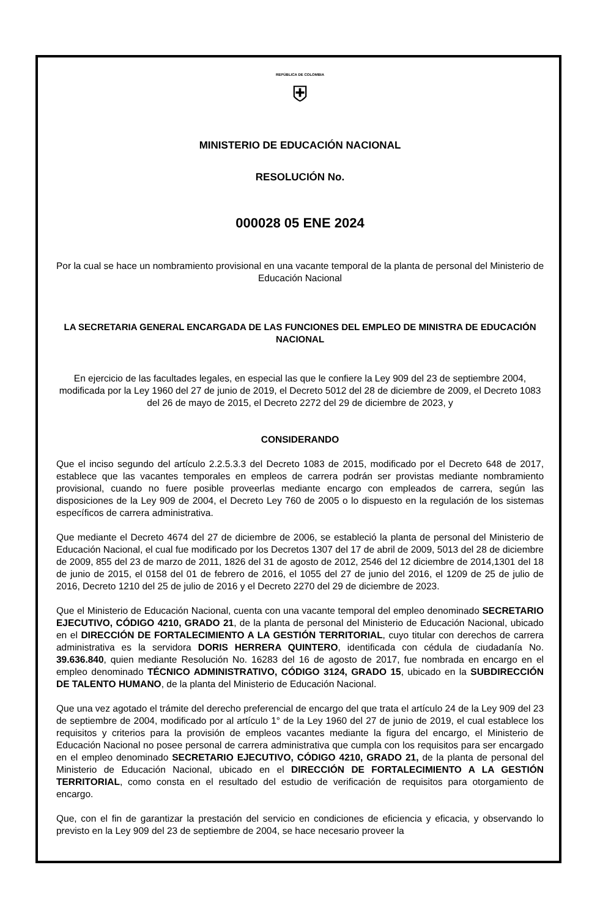REPÚBLICA DE COLOMBIA
⛨
MINISTERIO DE EDUCACIÓN NACIONAL
RESOLUCIÓN No.
000028 05 ENE 2024
Por la cual se hace un nombramiento provisional en una vacante temporal de la planta de personal del Ministerio de Educación Nacional
LA SECRETARIA GENERAL ENCARGADA DE LAS FUNCIONES DEL EMPLEO DE MINISTRA DE EDUCACIÓN NACIONAL
En ejercicio de las facultades legales, en especial las que le confiere la Ley 909 del 23 de septiembre 2004, modificada por la Ley 1960 del 27 de junio de 2019, el Decreto 5012 del 28 de diciembre de 2009, el Decreto 1083 del 26 de mayo de 2015, el Decreto 2272 del 29 de diciembre de 2023, y
CONSIDERANDO
Que el inciso segundo del artículo 2.2.5.3.3 del Decreto 1083 de 2015, modificado por el Decreto 648 de 2017, establece que las vacantes temporales en empleos de carrera podrán ser provistas mediante nombramiento provisional, cuando no fuere posible proveerlas mediante encargo con empleados de carrera, según las disposiciones de la Ley 909 de 2004, el Decreto Ley 760 de 2005 o lo dispuesto en la regulación de los sistemas específicos de carrera administrativa.
Que mediante el Decreto 4674 del 27 de diciembre de 2006, se estableció la planta de personal del Ministerio de Educación Nacional, el cual fue modificado por los Decretos 1307 del 17 de abril de 2009, 5013 del 28 de diciembre de 2009, 855 del 23 de marzo de 2011, 1826 del 31 de agosto de 2012, 2546 del 12 diciembre de 2014,1301 del 18 de junio de 2015, el 0158 del 01 de febrero de 2016, el 1055 del 27 de junio del 2016, el 1209 de 25 de julio de 2016, Decreto 1210 del 25 de julio de 2016 y el Decreto 2270 del 29 de diciembre de 2023.
Que el Ministerio de Educación Nacional, cuenta con una vacante temporal del empleo denominado SECRETARIO EJECUTIVO, CÓDIGO 4210, GRADO 21, de la planta de personal del Ministerio de Educación Nacional, ubicado en el DIRECCIÓN DE FORTALECIMIENTO A LA GESTIÓN TERRITORIAL, cuyo titular con derechos de carrera administrativa es la servidora DORIS HERRERA QUINTERO, identificada con cédula de ciudadanía No. 39.636.840, quien mediante Resolución No. 16283 del 16 de agosto de 2017, fue nombrada en encargo en el empleo denominado TÉCNICO ADMINISTRATIVO, CÓDIGO 3124, GRADO 15, ubicado en la SUBDIRECCIÓN DE TALENTO HUMANO, de la planta del Ministerio de Educación Nacional.
Que una vez agotado el trámite del derecho preferencial de encargo del que trata el artículo 24 de la Ley 909 del 23 de septiembre de 2004, modificado por al artículo 1° de la Ley 1960 del 27 de junio de 2019, el cual establece los requisitos y criterios para la provisión de empleos vacantes mediante la figura del encargo, el Ministerio de Educación Nacional no posee personal de carrera administrativa que cumpla con los requisitos para ser encargado en el empleo denominado SECRETARIO EJECUTIVO, CÓDIGO 4210, GRADO 21, de la planta de personal del Ministerio de Educación Nacional, ubicado en el DIRECCIÓN DE FORTALECIMIENTO A LA GESTIÓN TERRITORIAL, como consta en el resultado del estudio de verificación de requisitos para otorgamiento de encargo.
Que, con el fin de garantizar la prestación del servicio en condiciones de eficiencia y eficacia, y observando lo previsto en la Ley 909 del 23 de septiembre de 2004, se hace necesario proveer la